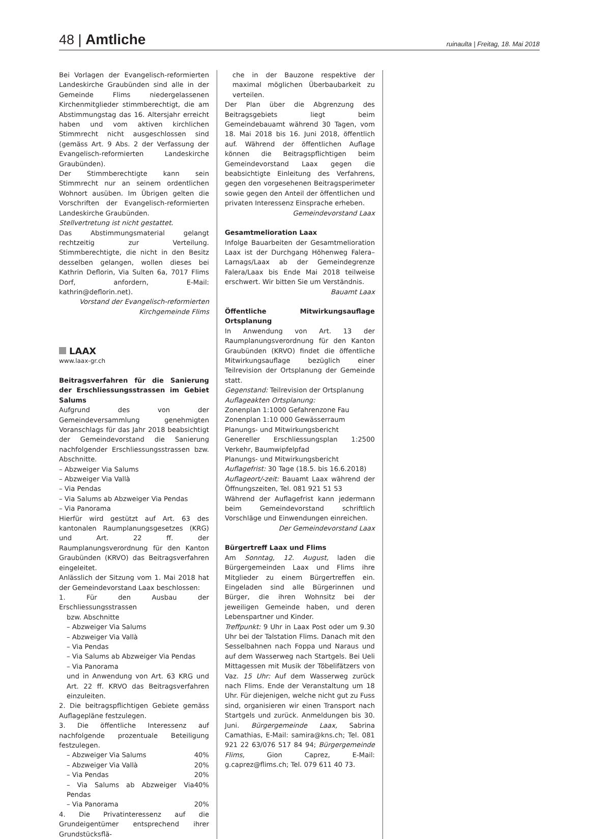48 | Amtliche
ruinaulta | Freitag, 18. Mai 2018
Bei Vorlagen der Evangelisch-reformierten Landeskirche Graubünden sind alle in der Gemeinde Flims niedergelassenen Kirchenmitglieder stimmberechtigt, die am Abstimmungstag das 16. Altersjahr erreicht haben und vom aktiven kirchlichen Stimmrecht nicht ausgeschlossen sind (gemäss Art. 9 Abs. 2 der Verfassung der Evangelisch-reformierten Landeskirche Graubünden).
Der Stimmberechtigte kann sein Stimmrecht nur an seinem ordentlichen Wohnort ausüben. Im Übrigen gelten die Vorschriften der Evangelisch-reformierten Landeskirche Graubünden.
Stellvertretung ist nicht gestattet.
Das Abstimmungsmaterial gelangt rechtzeitig zur Verteilung. Stimmberechtigte, die nicht in den Besitz desselben gelangen, wollen dieses bei Kathrin Deflorin, Via Sulten 6a, 7017 Flims Dorf, anfordern, E-Mail: kathrin@deflorin.net).
Vorstand der Evangelisch-reformierten
Kirchgemeinde Flims
LAAX
www.laax-gr.ch
Beitragsverfahren für die Sanierung der Erschliessungsstrassen im Gebiet Salums
Aufgrund des von der Gemeindeversammlung genehmigten Voranschlags für das Jahr 2018 beabsichtigt der Gemeindevorstand die Sanierung nachfolgender Erschliessungsstrassen bzw. Abschnitte.
– Abzweiger Via Salums
– Abzweiger Via Vallà
– Via Pendas
– Via Salums ab Abzweiger Via Pendas
– Via Panorama
Hierfür wird gestützt auf Art. 63 des kantonalen Raumplanungsgesetzes (KRG) und Art. 22 ff. der Raumplanungsverordnung für den Kanton Graubünden (KRVO) das Beitragsverfahren eingeleitet.
Anlässlich der Sitzung vom 1. Mai 2018 hat der Gemeindevorstand Laax beschlossen:
1. Für den Ausbau der Erschliessungsstrassen
bzw. Abschnitte
– Abzweiger Via Salums
– Abzweiger Via Vallà
– Via Pendas
– Via Salums ab Abzweiger Via Pendas
– Via Panorama
und in Anwendung von Art. 63 KRG und Art. 22 ff. KRVO das Beitragsverfahren einzuleiten.
2. Die beitragspflichtigen Gebiete gemäss Auflagepläne festzulegen.
3. Die öffentliche Interessenz auf nachfolgende prozentuale Beteiligung festzulegen.
– Abzweiger Via Salums 40%
– Abzweiger Via Vallà 20%
– Via Pendas 20%
– Via Salums ab Abzweiger Via Pendas 40%
– Via Panorama 20%
4. Die Privatinteressenz auf die Grundeigentümer entsprechend ihrer Grundstücksflä-
che in der Bauzone respektive der maximal möglichen Überbaubarkeit zu verteilen.
Der Plan über die Abgrenzung des Beitragsgebiets liegt beim Gemeindebauamt während 30 Tagen, vom 18. Mai 2018 bis 16. Juni 2018, öffentlich auf. Während der öffentlichen Auflage können die Beitragspflichtigen beim Gemeindevorstand Laax gegen die beabsichtigte Einleitung des Verfahrens, gegen den vorgesehenen Beitragsperimeter sowie gegen den Anteil der öffentlichen und privaten Interessenz Einsprache erheben.
Gemeindevorstand Laax
Gesamtmelioration Laax
Infolge Bauarbeiten der Gesamtmelioration Laax ist der Durchgang Höhenweg Falera–Larnags/Laax ab der Gemeindegrenze Falera/Laax bis Ende Mai 2018 teilweise erschwert. Wir bitten Sie um Verständnis.
Bauamt Laax
Öffentliche Mitwirkungsauflage Ortsplanung
In Anwendung von Art. 13 der Raumplanungsverordnung für den Kanton Graubünden (KRVO) findet die öffentliche Mitwirkungsauflage bezüglich einer Teilrevision der Ortsplanung der Gemeinde statt.
Gegenstand: Teilrevision der Ortsplanung
Auflageakten Ortsplanung:
Zonenplan 1:1000 Gefahrenzone Fau
Zonenplan 1:10 000 Gewässerraum
Planungs- und Mitwirkungsbericht
Genereller Erschliessungsplan 1:2500 Verkehr, Baumwipfelpfad
Planungs- und Mitwirkungsbericht
Auflagefrist: 30 Tage (18.5. bis 16.6.2018)
Auflageort/-zeit: Bauamt Laax während der Öffnungszeiten, Tel. 081 921 51 53
Während der Auflagefrist kann jedermann beim Gemeindevorstand schriftlich Vorschläge und Einwendungen einreichen.
Der Gemeindevorstand Laax
Bürgertreff Laax und Flims
Am Sonntag, 12. August, laden die Bürgergemeinden Laax und Flims ihre Mitglieder zu einem Bürgertreffen ein. Eingeladen sind alle Bürgerinnen und Bürger, die ihren Wohnsitz bei der jeweiligen Gemeinde haben, und deren Lebenspartner und Kinder.
Treffpunkt: 9 Uhr in Laax Post oder um 9.30 Uhr bei der Talstation Flims. Danach mit den Sesselbahnen nach Foppa und Naraus und auf dem Wasserweg nach Startgels. Bei Ueli Mittagessen mit Musik der Töbelifätzers von Vaz. 15 Uhr: Auf dem Wasserweg zurück nach Flims. Ende der Veranstaltung um 18 Uhr. Für diejenigen, welche nicht gut zu Fuss sind, organisieren wir einen Transport nach Startgels und zurück. Anmeldungen bis 30. Juni. Bürgergemeinde Laax, Sabrina Camathias, E-Mail: samira@kns.ch; Tel. 081 921 22 63/076 517 84 94; Bürgergemeinde Flims, Gion Caprez, E-Mail: g.caprez@flims.ch; Tel. 079 611 40 73.